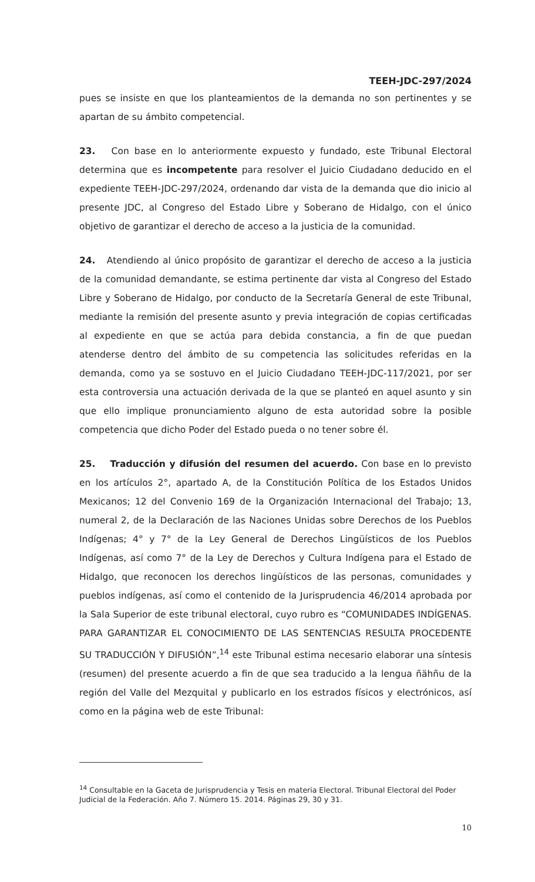TEEH-JDC-297/2024
pues se insiste en que los planteamientos de la demanda no son pertinentes y se apartan de su ámbito competencial.
23. Con base en lo anteriormente expuesto y fundado, este Tribunal Electoral determina que es incompetente para resolver el Juicio Ciudadano deducido en el expediente TEEH-JDC-297/2024, ordenando dar vista de la demanda que dio inicio al presente JDC, al Congreso del Estado Libre y Soberano de Hidalgo, con el único objetivo de garantizar el derecho de acceso a la justicia de la comunidad.
24. Atendiendo al único propósito de garantizar el derecho de acceso a la justicia de la comunidad demandante, se estima pertinente dar vista al Congreso del Estado Libre y Soberano de Hidalgo, por conducto de la Secretaría General de este Tribunal, mediante la remisión del presente asunto y previa integración de copias certificadas al expediente en que se actúa para debida constancia, a fin de que puedan atenderse dentro del ámbito de su competencia las solicitudes referidas en la demanda, como ya se sostuvo en el Juicio Ciudadano TEEH-JDC-117/2021, por ser esta controversia una actuación derivada de la que se planteó en aquel asunto y sin que ello implique pronunciamiento alguno de esta autoridad sobre la posible competencia que dicho Poder del Estado pueda o no tener sobre él.
25. Traducción y difusión del resumen del acuerdo. Con base en lo previsto en los artículos 2°, apartado A, de la Constitución Política de los Estados Unidos Mexicanos; 12 del Convenio 169 de la Organización Internacional del Trabajo; 13, numeral 2, de la Declaración de las Naciones Unidas sobre Derechos de los Pueblos Indígenas; 4° y 7° de la Ley General de Derechos Lingüísticos de los Pueblos Indígenas, así como 7° de la Ley de Derechos y Cultura Indígena para el Estado de Hidalgo, que reconocen los derechos lingüísticos de las personas, comunidades y pueblos indígenas, así como el contenido de la Jurisprudencia 46/2014 aprobada por la Sala Superior de este tribunal electoral, cuyo rubro es “COMUNIDADES INDÍGENAS. PARA GARANTIZAR EL CONOCIMIENTO DE LAS SENTENCIAS RESULTA PROCEDENTE SU TRADUCCIÓN Y DIFUSIÓN”,<sup>14</sup> este Tribunal estima necesario elaborar una síntesis (resumen) del presente acuerdo a fin de que sea traducido a la lengua ñähñu de la región del Valle del Mezquital y publicarlo en los estrados físicos y electrónicos, así como en la página web de este Tribunal:
<sup>14</sup> Consultable en la Gaceta de Jurisprudencia y Tesis en materia Electoral. Tribunal Electoral del Poder Judicial de la Federación. Año 7. Número 15. 2014. Páginas 29, 30 y 31.
10